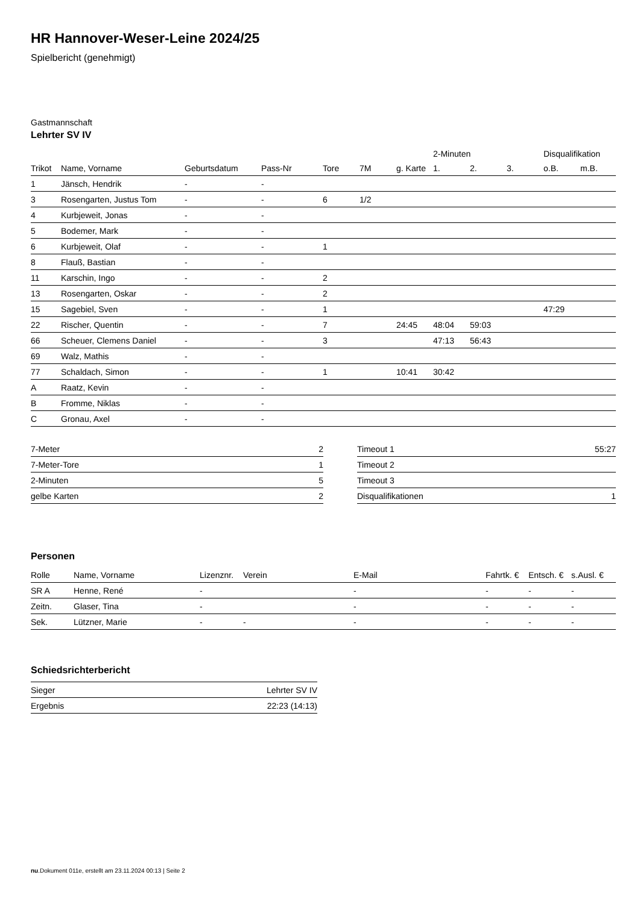HR Hannover-Weser-Leine 2024/25
Spielbericht (genehmigt)
Gastmannschaft
Lehrter SV IV
| | | | | | | | 2-Minuten | | | Disqualifikation | |
| --- | --- | --- | --- | --- | --- | --- | --- | --- | --- | --- | --- |
| Trikot | Name, Vorname | Geburtsdatum | Pass-Nr | Tore | 7M | g. Karte | 1. | 2. | 3. | o.B. | m.B. |
| 1 | Jänsch, Hendrik | - | - | | | | | | | | |
| 3 | Rosengarten, Justus Tom | - | - | 6 | 1/2 | | | | | | |
| 4 | Kurbjeweit, Jonas | - | - | | | | | | | | |
| 5 | Bodemer, Mark | - | - | | | | | | | | |
| 6 | Kurbjeweit, Olaf | - | - | 1 | | | | | | | |
| 8 | Flauß, Bastian | - | - | | | | | | | | |
| 11 | Karschin, Ingo | - | - | 2 | | | | | | | |
| 13 | Rosengarten, Oskar | - | - | 2 | | | | | | | |
| 15 | Sagebiel, Sven | - | - | 1 | | | | | | 47:29 | |
| 22 | Rischer, Quentin | - | - | 7 | | 24:45 | 48:04 | 59:03 | | | |
| 66 | Scheuer, Clemens Daniel | - | - | 3 | | | 47:13 | 56:43 | | | |
| 69 | Walz, Mathis | - | - | | | | | | | | |
| 77 | Schaldach, Simon | - | - | 1 | | 10:41 | 30:42 | | | | |
| A | Raatz, Kevin | - | - | | | | | | | | |
| B | Fromme, Niklas | - | - | | | | | | | | |
| C | Gronau, Axel | - | - | | | | | | | | |
| 7-Meter | 2 |
| 7-Meter-Tore | 1 |
| 2-Minuten | 5 |
| gelbe Karten | 2 |
| Timeout 1 | 55:27 |
| Timeout 2 | |
| Timeout 3 | |
| Disqualifikationen | 1 |
Personen
| Rolle | Name, Vorname | Lizenznr. | Verein | E-Mail | Fahrtk. € | Entsch. € | s.Ausl. € |
| --- | --- | --- | --- | --- | --- | --- | --- |
| SR A | Henne, René | - | | - | - | - | - |
| Zeitn. | Glaser, Tina | - | | - | - | - | - |
| Sek. | Lützner, Marie | - | - | - | - | - | - |
Schiedsrichterbericht
| Sieger | Lehrter SV IV |
| Ergebnis | 22:23 (14:13) |
nu.Dokument 011e, erstellt am 23.11.2024 00:13 | Seite 2